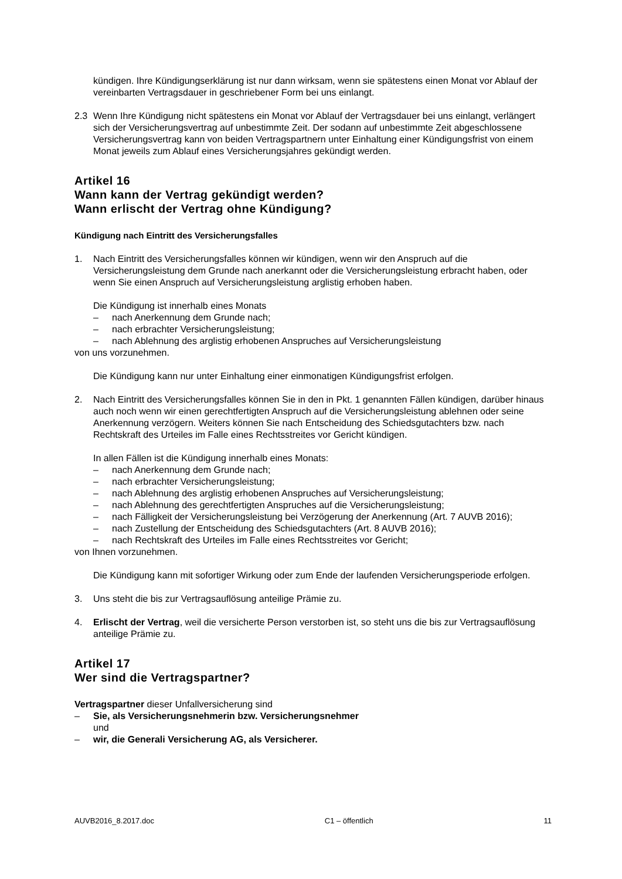kündigen. Ihre Kündigungserklärung ist nur dann wirksam, wenn sie spätestens einen Monat vor Ablauf der vereinbarten Vertragsdauer in geschriebener Form bei uns einlangt.
2.3 Wenn Ihre Kündigung nicht spätestens ein Monat vor Ablauf der Vertragsdauer bei uns einlangt, verlängert sich der Versicherungsvertrag auf unbestimmte Zeit. Der sodann auf unbestimmte Zeit abgeschlossene Versicherungsvertrag kann von beiden Vertragspartnern unter Einhaltung einer Kündigungsfrist von einem Monat jeweils zum Ablauf eines Versicherungsjahres gekündigt werden.
Artikel 16
Wann kann der Vertrag gekündigt werden?
Wann erlischt der Vertrag ohne Kündigung?
Kündigung nach Eintritt des Versicherungsfalles
1. Nach Eintritt des Versicherungsfalles können wir kündigen, wenn wir den Anspruch auf die Versicherungsleistung dem Grunde nach anerkannt oder die Versicherungsleistung erbracht haben, oder wenn Sie einen Anspruch auf Versicherungsleistung arglistig erhoben haben.
Die Kündigung ist innerhalb eines Monats
– nach Anerkennung dem Grunde nach;
– nach erbrachter Versicherungsleistung;
– nach Ablehnung des arglistig erhobenen Anspruches auf Versicherungsleistung
von uns vorzunehmen.
Die Kündigung kann nur unter Einhaltung einer einmonatigen Kündigungsfrist erfolgen.
2. Nach Eintritt des Versicherungsfalles können Sie in den in Pkt. 1 genannten Fällen kündigen, darüber hinaus auch noch wenn wir einen gerechtfertigten Anspruch auf die Versicherungsleistung ablehnen oder seine Anerkennung verzögern. Weiters können Sie nach Entscheidung des Schiedsgutachters bzw. nach Rechtskraft des Urteiles im Falle eines Rechtsstreites vor Gericht kündigen.
In allen Fällen ist die Kündigung innerhalb eines Monats:
– nach Anerkennung dem Grunde nach;
– nach erbrachter Versicherungsleistung;
– nach Ablehnung des arglistig erhobenen Anspruches auf Versicherungsleistung;
– nach Ablehnung des gerechtfertigten Anspruches auf die Versicherungsleistung;
– nach Fälligkeit der Versicherungsleistung bei Verzögerung der Anerkennung (Art. 7 AUVB 2016);
– nach Zustellung der Entscheidung des Schiedsgutachters (Art. 8 AUVB 2016);
– nach Rechtskraft des Urteiles im Falle eines Rechtsstreites vor Gericht;
von Ihnen vorzunehmen.
Die Kündigung kann mit sofortiger Wirkung oder zum Ende der laufenden Versicherungsperiode erfolgen.
3. Uns steht die bis zur Vertragsauflösung anteilige Prämie zu.
4. Erlischt der Vertrag, weil die versicherte Person verstorben ist, so steht uns die bis zur Vertragsauflösung anteilige Prämie zu.
Artikel 17
Wer sind die Vertragspartner?
Vertragspartner dieser Unfallversicherung sind
– Sie, als Versicherungsnehmerin bzw. Versicherungsnehmer
und
– wir, die Generali Versicherung AG, als Versicherer.
AUVB2016_8.2017.doc C1 – öffentlich 11